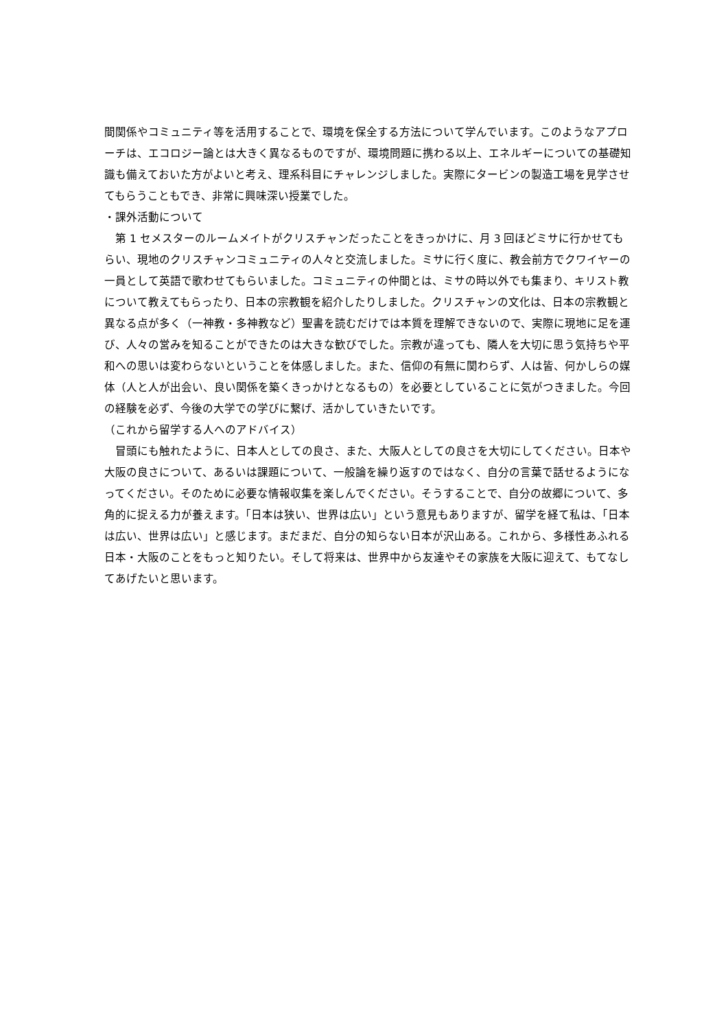間関係やコミュニティ等を活用することで、環境を保全する方法について学んでいます。このようなアプローチは、エコロジー論とは大きく異なるものですが、環境問題に携わる以上、エネルギーについての基礎知識も備えておいた方がよいと考え、理系科目にチャレンジしました。実際にタービンの製造工場を見学させてもらうこともでき、非常に興味深い授業でした。
・課外活動について
　第 1 セメスターのルームメイトがクリスチャンだったことをきっかけに、月 3 回ほどミサに行かせてもらい、現地のクリスチャンコミュニティの人々と交流しました。ミサに行く度に、教会前方でクワイヤーの一員として英語で歌わせてもらいました。コミュニティの仲間とは、ミサの時以外でも集まり、キリスト教について教えてもらったり、日本の宗教観を紹介したりしました。クリスチャンの文化は、日本の宗教観と異なる点が多く（一神教・多神教など）聖書を読むだけでは本質を理解できないので、実際に現地に足を運び、人々の営みを知ることができたのは大きな歓びでした。宗教が違っても、隣人を大切に思う気持ちや平和への思いは変わらないということを体感しました。また、信仰の有無に関わらず、人は皆、何かしらの媒体（人と人が出会い、良い関係を築くきっかけとなるもの）を必要としていることに気がつきました。今回の経験を必ず、今後の大学での学びに繋げ、活かしていきたいです。
（これから留学する人へのアドバイス）
　冒頭にも触れたように、日本人としての良さ、また、大阪人としての良さを大切にしてください。日本や大阪の良さについて、あるいは課題について、一般論を繰り返すのではなく、自分の言葉で話せるようになってください。そのために必要な情報収集を楽しんでください。そうすることで、自分の故郷について、多角的に捉える力が養えます。「日本は狭い、世界は広い」という意見もありますが、留学を経て私は、「日本は広い、世界は広い」と感じます。まだまだ、自分の知らない日本が沢山ある。これから、多様性あふれる日本・大阪のことをもっと知りたい。そして将来は、世界中から友達やその家族を大阪に迎えて、もてなしてあげたいと思います。